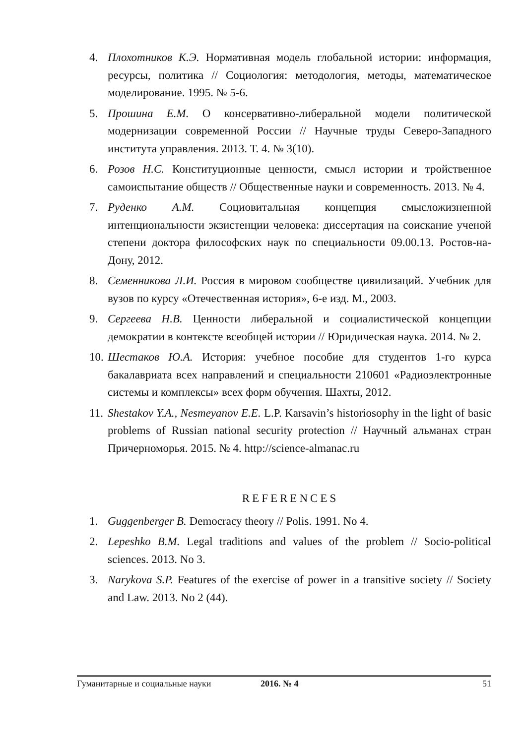4. Плохотников К.Э. Нормативная модель глобальной истории: информация, ресурсы, политика // Социология: методология, методы, математическое моделирование. 1995. № 5-6.
5. Прошина Е.М. О консервативно-либеральной модели политической модернизации современной России // Научные труды Северо-Западного института управления. 2013. Т. 4. № 3(10).
6. Розов Н.С. Конституционные ценности, смысл истории и тройственное самоиспытание обществ // Общественные науки и современность. 2013. № 4.
7. Руденко А.М. Социовитальная концепция смысложизненной интенциональности экзистенции человека: диссертация на соискание ученой степени доктора философских наук по специальности 09.00.13. Ростов-на-Дону, 2012.
8. Семенникова Л.И. Россия в мировом сообществе цивилизаций. Учебник для вузов по курсу «Отечественная история», 6-е изд. М., 2003.
9. Сергеева Н.В. Ценности либеральной и социалистической концепции демократии в контексте всеобщей истории // Юридическая наука. 2014. № 2.
10. Шестаков Ю.А. История: учебное пособие для студентов 1-го курса бакалавриата всех направлений и специальности 210601 «Радиоэлектронные системы и комплексы» всех форм обучения. Шахты, 2012.
11. Shestakov Y.A., Nesmeyanov E.E. L.P. Karsavin’s historiosophy in the light of basic problems of Russian national security protection // Научный альманах стран Причерноморья. 2015. № 4. http://science-almanac.ru
REFERENCES
1. Guggenberger B. Democracy theory // Polis. 1991. No 4.
2. Lepeshko B.M. Legal traditions and values of the problem // Socio-political sciences. 2013. No 3.
3. Narykova S.P. Features of the exercise of power in a transitive society // Society and Law. 2013. No 2 (44).
Гуманитарные и социальные науки 2016. № 4 51